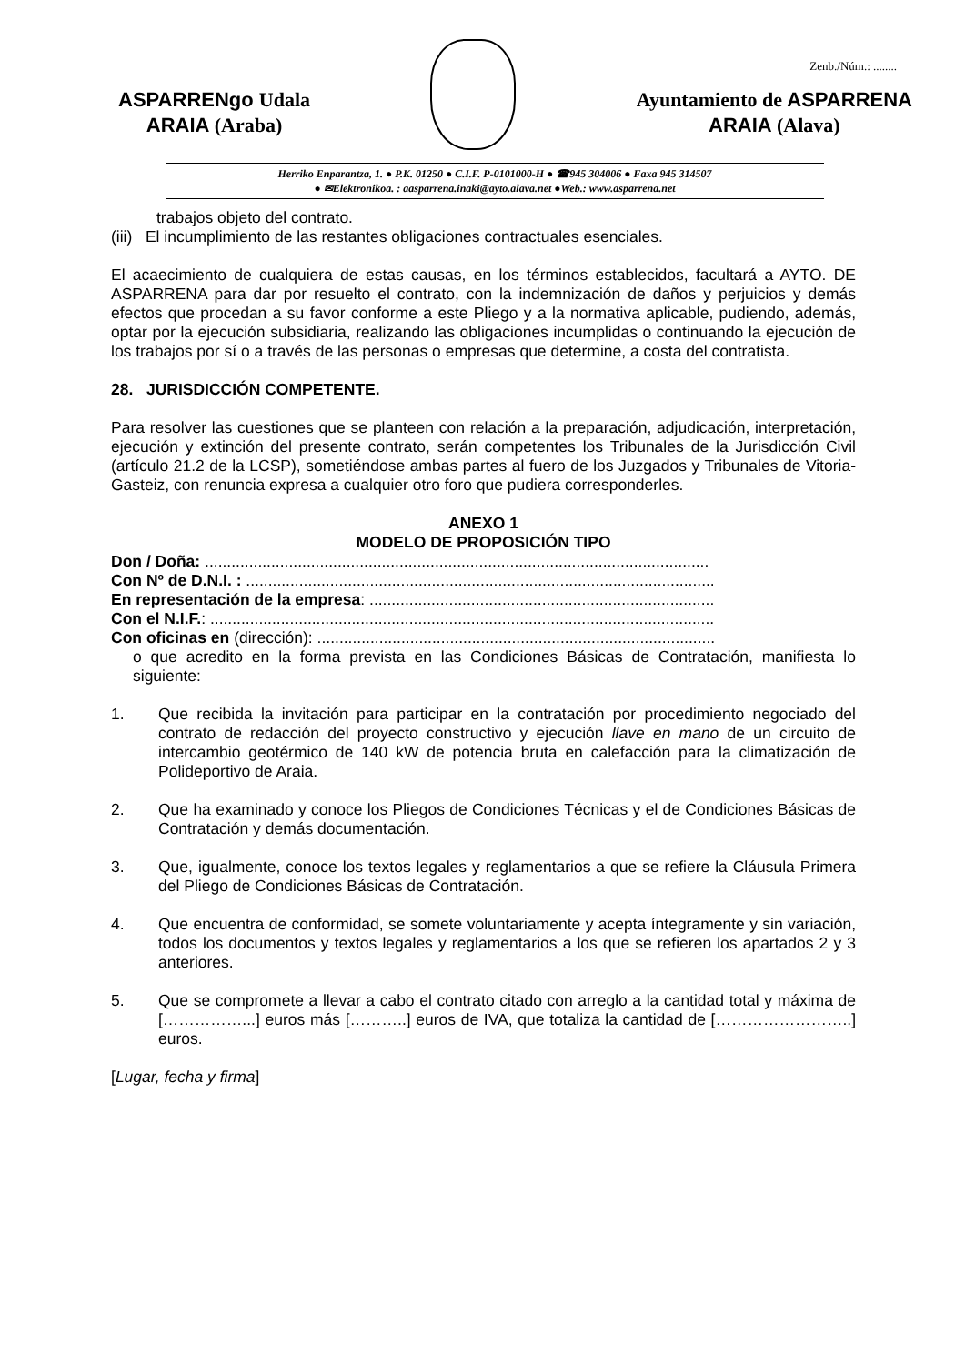Zenb./Núm.: ........
ASPARRENgo Udala
ARAIA (Araba)
Ayuntamiento de ASPARRENA
ARAIA (Alava)
Herriko Enparantza, 1. ● P.K. 01250 ● C.I.F. P-0101000-H ● ☎945 304006 ● Faxa 945 314507
● ✉Elektronikoa. : aasparrena.inaki@ayto.alava.net ●Web.: www.asparrena.net
trabajos objeto del contrato.
(iii) El incumplimiento de las restantes obligaciones contractuales esenciales.
El acaecimiento de cualquiera de estas causas, en los términos establecidos, facultará a AYTO. DE ASPARRENA para dar por resuelto el contrato, con la indemnización de daños y perjuicios y demás efectos que procedan a su favor conforme a este Pliego y a la normativa aplicable, pudiendo, además, optar por la ejecución subsidiaria, realizando las obligaciones incumplidas o continuando la ejecución de los trabajos por sí o a través de las personas o empresas que determine, a costa del contratista.
28. JURISDICCIÓN COMPETENTE.
Para resolver las cuestiones que se planteen con relación a la preparación, adjudicación, interpretación, ejecución y extinción del presente contrato, serán competentes los Tribunales de la Jurisdicción Civil (artículo 21.2 de la LCSP), sometiéndose ambas partes al fuero de los Juzgados y Tribunales de Vitoria-Gasteiz, con renuncia expresa a cualquier otro foro que pudiera corresponderles.
ANEXO 1
MODELO DE PROPOSICIÓN TIPO
Don / Doña: ..................................................................................................................
Con Nº de D.N.I. : ..........................................................................................................
En representación de la empresa: ..............................................................................
Con el N.I.F.: ..................................................................................................................
Con oficinas en (dirección): ..........................................................................................
o que acredito en la forma prevista en las Condiciones Básicas de Contratación, manifiesta lo siguiente:
1. Que recibida la invitación para participar en la contratación por procedimiento negociado del contrato de redacción del proyecto constructivo y ejecución llave en mano de un circuito de intercambio geotérmico de 140 kW de potencia bruta en calefacción para la climatización de Polideportivo de Araia.
2. Que ha examinado y conoce los Pliegos de Condiciones Técnicas y el de Condiciones Básicas de Contratación y demás documentación.
3. Que, igualmente, conoce los textos legales y reglamentarios a que se refiere la Cláusula Primera del Pliego de Condiciones Básicas de Contratación.
4. Que encuentra de conformidad, se somete voluntariamente y acepta íntegramente y sin variación, todos los documentos y textos legales y reglamentarios a los que se refieren los apartados 2 y 3 anteriores.
5. Que se compromete a llevar a cabo el contrato citado con arreglo a la cantidad total y máxima de [……………...] euros más [………..] euros de IVA, que totaliza la cantidad de [……………………..] euros.
[Lugar, fecha y firma]